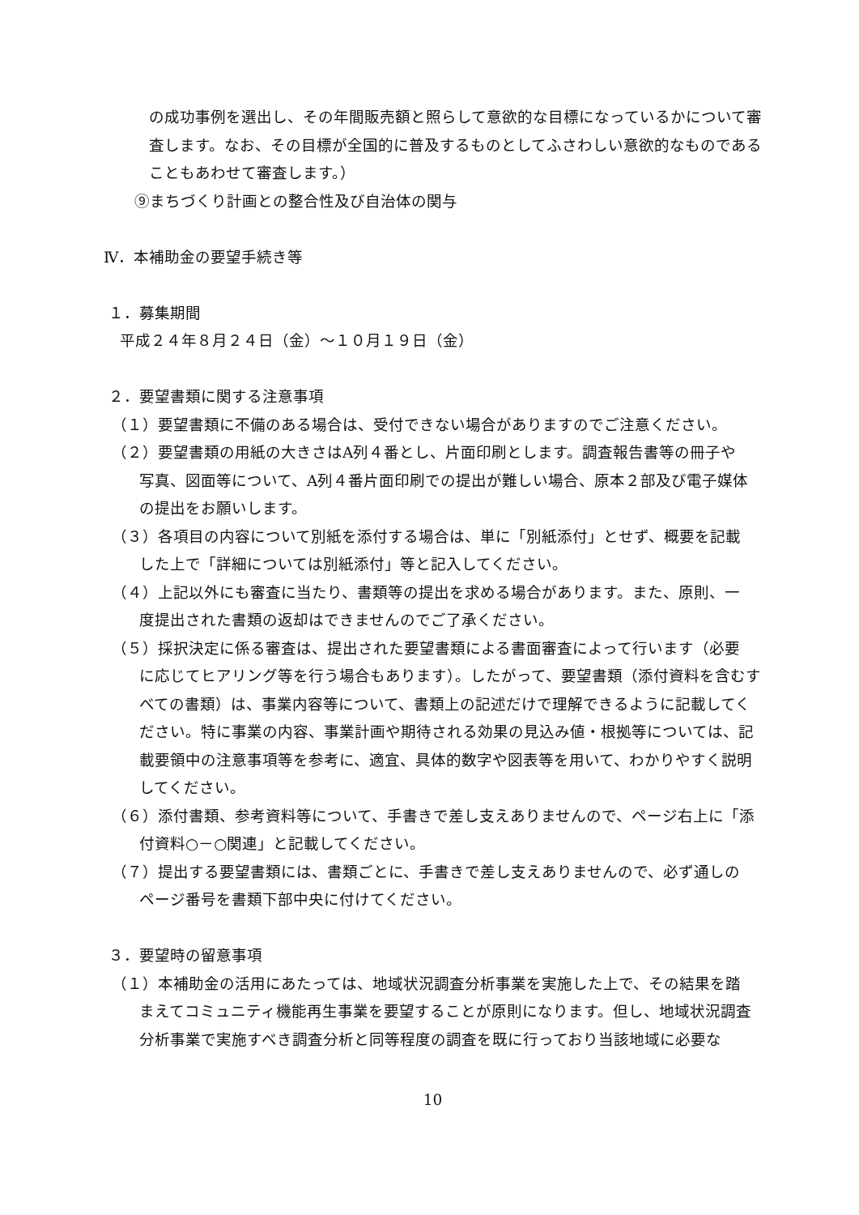の成功事例を選出し、その年間販売額と照らして意欲的な目標になっているかについて審査します。なお、その目標が全国的に普及するものとしてふさわしい意欲的なものであることもあわせて審査します。）
⑨まちづくり計画との整合性及び自治体の関与
Ⅳ．本補助金の要望手続き等
１．募集期間
平成２４年８月２４日（金）～１０月１９日（金）
２．要望書類に関する注意事項
（１）要望書類に不備のある場合は、受付できない場合がありますのでご注意ください。
（２）要望書類の用紙の大きさはA列４番とし、片面印刷とします。調査報告書等の冊子や
写真、図面等について、A列４番片面印刷での提出が難しい場合、原本２部及び電子媒体の提出をお願いします。
（３）各項目の内容について別紙を添付する場合は、単に「別紙添付」とせず、概要を記載
した上で「詳細については別紙添付」等と記入してください。
（４）上記以外にも審査に当たり、書類等の提出を求める場合があります。また、原則、一
度提出された書類の返却はできませんのでご了承ください。
（５）採択決定に係る審査は、提出された要望書類による書面審査によって行います（必要
に応じてヒアリング等を行う場合もあります）。したがって、要望書類（添付資料を含むすべての書類）は、事業内容等について、書類上の記述だけで理解できるように記載してください。特に事業の内容、事業計画や期待される効果の見込み値・根拠等については、記載要領中の注意事項等を参考に、適宜、具体的数字や図表等を用いて、わかりやすく説明してください。
（６）添付書類、参考資料等について、手書きで差し支えありませんので、ページ右上に「添
付資料○－○関連」と記載してください。
（７）提出する要望書類には、書類ごとに、手書きで差し支えありませんので、必ず通しの
ページ番号を書類下部中央に付けてください。
３．要望時の留意事項
（１）本補助金の活用にあたっては、地域状況調査分析事業を実施した上で、その結果を踏
まえてコミュニティ機能再生事業を要望することが原則になります。但し、地域状況調査分析事業で実施すべき調査分析と同等程度の調査を既に行っており当該地域に必要な
10